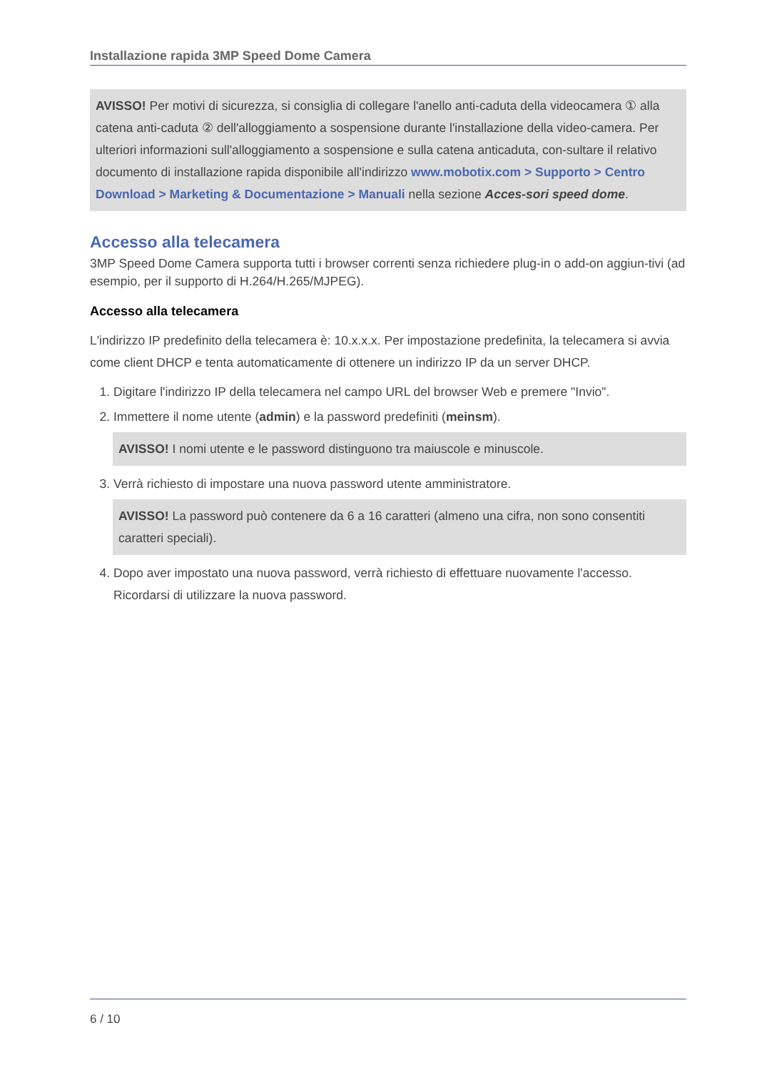Installazione rapida 3MP Speed Dome Camera
AVISSO! Per motivi di sicurezza, si consiglia di collegare l'anello anti-caduta della videocamera ① alla catena anti-caduta ② dell'alloggiamento a sospensione durante l'installazione della video-camera. Per ulteriori informazioni sull'alloggiamento a sospensione e sulla catena anticaduta, con-sultare il relativo documento di installazione rapida disponibile all'indirizzo www.mobotix.com > Supporto > Centro Download > Marketing & Documentazione > Manuali nella sezione Acces-sori speed dome.
Accesso alla telecamera
3MP Speed Dome Camera supporta tutti i browser correnti senza richiedere plug-in o add-on aggiun-tivi (ad esempio, per il supporto di H.264/H.265/MJPEG).
Accesso alla telecamera
L'indirizzo IP predefinito della telecamera è: 10.x.x.x. Per impostazione predefinita, la telecamera si avvia come client DHCP e tenta automaticamente di ottenere un indirizzo IP da un server DHCP.
1. Digitare l'indirizzo IP della telecamera nel campo URL del browser Web e premere "Invio".
2. Immettere il nome utente (admin) e la password predefiniti (meinsm).
AVISSO! I nomi utente e le password distinguono tra maiuscole e minuscole.
3. Verrà richiesto di impostare una nuova password utente amministratore.
AVISSO! La password può contenere da 6 a 16 caratteri (almeno una cifra, non sono consentiti caratteri speciali).
4. Dopo aver impostato una nuova password, verrà richiesto di effettuare nuovamente l'accesso. Ricordarsi di utilizzare la nuova password.
6 / 10